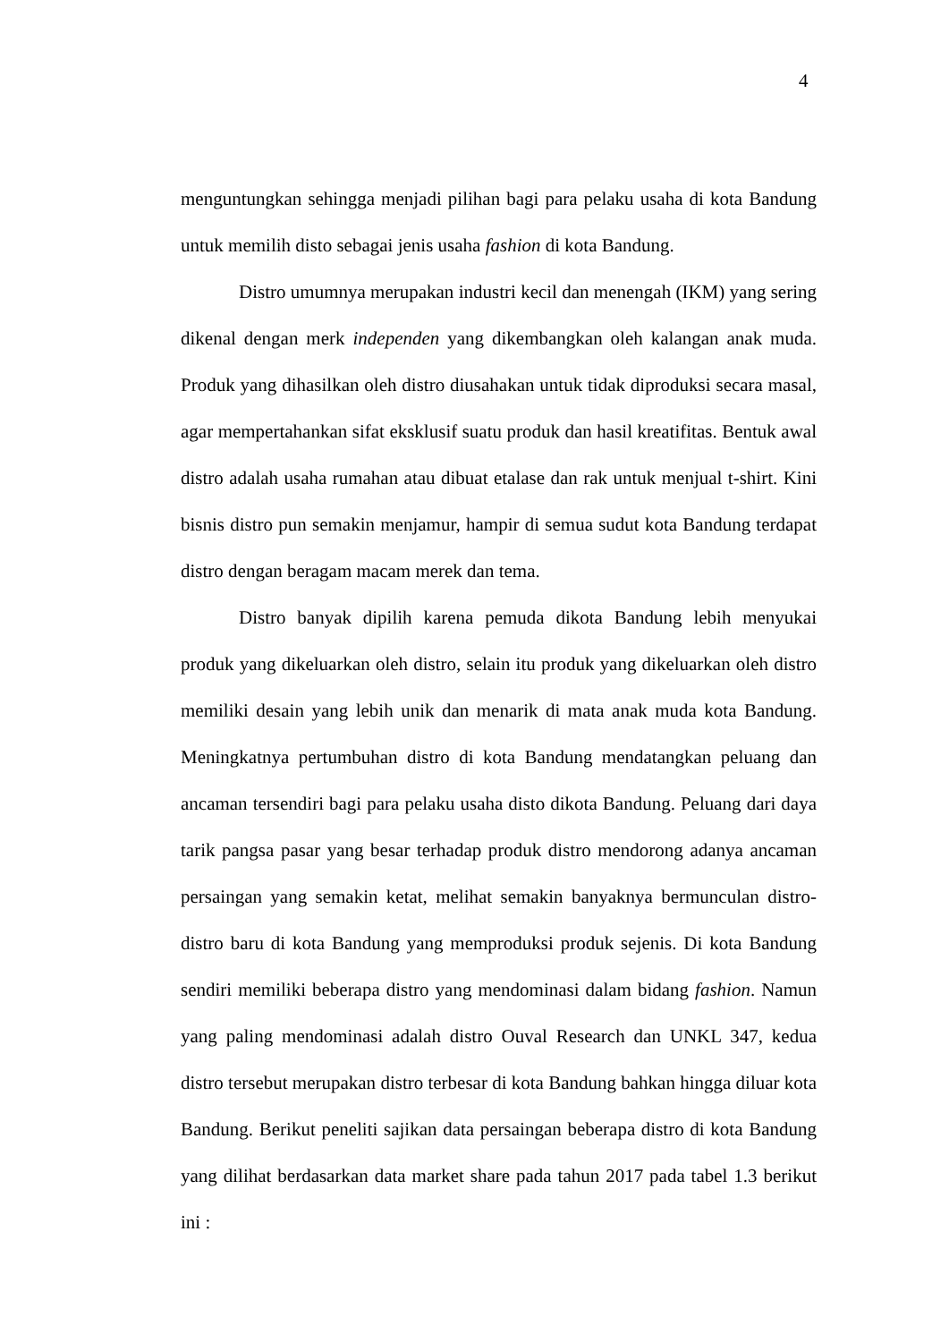4
menguntungkan sehingga menjadi pilihan bagi para pelaku usaha di kota Bandung untuk memilih disto sebagai jenis usaha fashion di kota Bandung.
Distro umumnya merupakan industri kecil dan menengah (IKM) yang sering dikenal dengan merk independen yang dikembangkan oleh kalangan anak muda. Produk yang dihasilkan oleh distro diusahakan untuk tidak diproduksi secara masal, agar mempertahankan sifat eksklusif suatu produk dan hasil kreatifitas. Bentuk awal distro adalah usaha rumahan atau dibuat etalase dan rak untuk menjual t-shirt. Kini bisnis distro pun semakin menjamur, hampir di semua sudut kota Bandung terdapat distro dengan beragam macam merek dan tema.
Distro banyak dipilih karena pemuda dikota Bandung lebih menyukai produk yang dikeluarkan oleh distro, selain itu produk yang dikeluarkan oleh distro memiliki desain yang lebih unik dan menarik di mata anak muda kota Bandung. Meningkatnya pertumbuhan distro di kota Bandung mendatangkan peluang dan ancaman tersendiri bagi para pelaku usaha disto dikota Bandung. Peluang dari daya tarik pangsa pasar yang besar terhadap produk distro mendorong adanya ancaman persaingan yang semakin ketat, melihat semakin banyaknya bermunculan distro-distro baru di kota Bandung yang memproduksi produk sejenis. Di kota Bandung sendiri memiliki beberapa distro yang mendominasi dalam bidang fashion. Namun yang paling mendominasi adalah distro Ouval Research dan UNKL 347, kedua distro tersebut merupakan distro terbesar di kota Bandung bahkan hingga diluar kota Bandung. Berikut peneliti sajikan data persaingan beberapa distro di kota Bandung yang dilihat berdasarkan data market share pada tahun 2017 pada tabel 1.3 berikut ini :